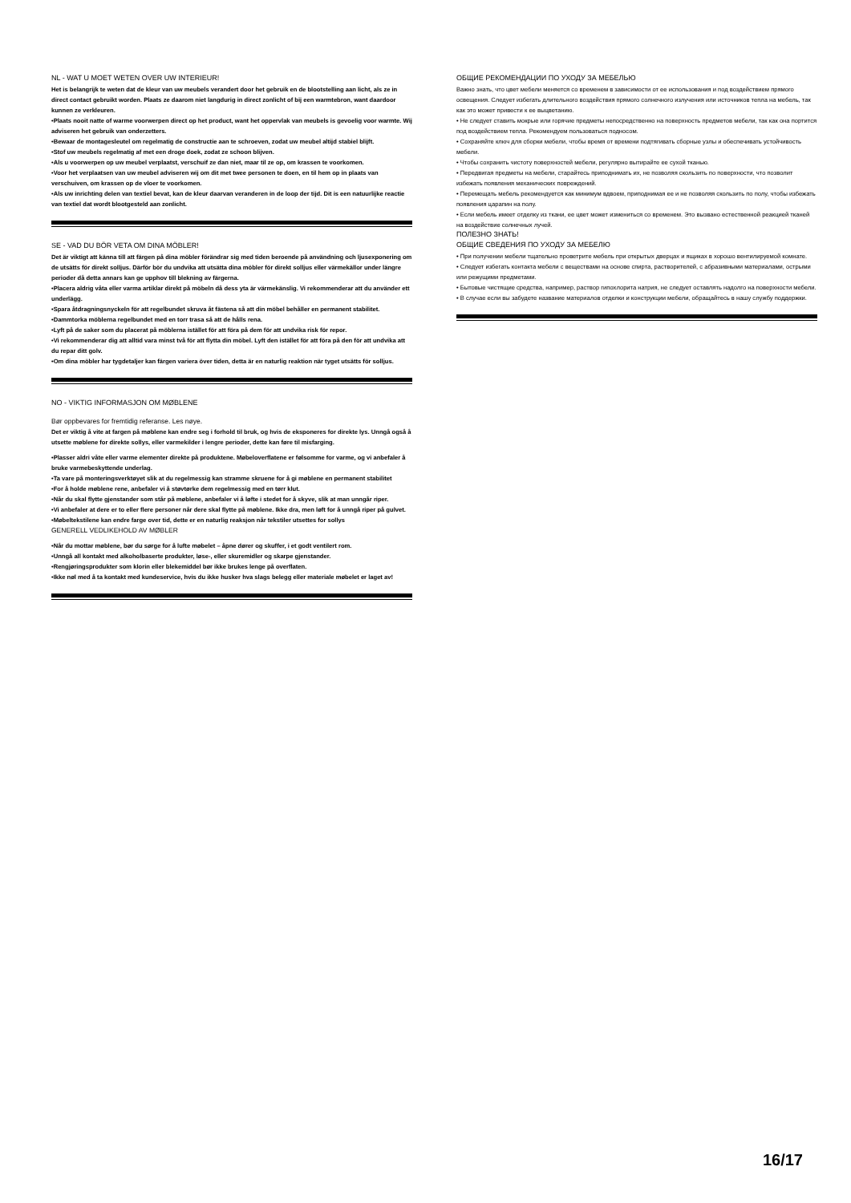NL - WAT U MOET WETEN OVER UW INTERIEUR!
Het is belangrijk te weten dat de kleur van uw meubels verandert door het gebruik en de blootstelling aan licht, als ze in direct contact gebruikt worden. Plaats ze daarom niet langdurig in direct zonlicht of bij een warmtebron, want daardoor kunnen ze verkleuren.
•Plaats nooit natte of warme voorwerpen direct op het product, want het oppervlak van meubels is gevoelig voor warmte. Wij adviseren het gebruik van onderzetters.
•Bewaar de montagesleutel om regelmatig de constructie aan te schroeven, zodat uw meubel altijd stabiel blijft.
•Stof uw meubels regelmatig af met een droge doek, zodat ze schoon blijven.
•Als u voorwerpen op uw meubel verplaatst, verschuif ze dan niet, maar til ze op, om krassen te voorkomen.
•Voor het verplaatsen van uw meubel adviseren wij om dit met twee personen te doen, en til hem op in plaats van verschuiven, om krassen op de vloer te voorkomen.
•Als uw inrichting delen van textiel bevat, kan de kleur daarvan veranderen in de loop der tijd. Dit is een natuurlijke reactie van textiel dat wordt blootgesteld aan zonlicht.
SE - VAD DU BÖR VETA OM DINA MÖBLER!
Det är viktigt att känna till att färgen på dina möbler förändrar sig med tiden beroende på användning och ljusexponering om de utsätts för direkt solljus. Därför bör du undvika att utsätta dina möbler för direkt solljus eller värmekällor under längre perioder då detta annars kan ge upphov till blekning av färgerna.
•Placera aldrig våta eller varma artiklar direkt på möbeln då dess yta är värmekänslig. Vi rekommenderar att du använder ett underlägg.
•Spara åtdragningsnyckeln för att regelbundet skruva åt fästena så att din möbel behåller en permanent stabilitet.
•Dammtorka möblerna regelbundet med en torr trasa så att de hålls rena.
•Lyft på de saker som du placerat på möblerna istället för att föra på dem för att undvika risk för repor.
•Vi rekommenderar dig att alltid vara minst två för att flytta din möbel. Lyft den istället för att föra på den för att undvika att du repar ditt golv.
•Om dina möbler har tygdetaljer kan färgen variera över tiden, detta är en naturlig reaktion när tyget utsätts för solljus.
NO - VIKTIG INFORMASJON OM MØBLENE
Bør oppbevares for fremtidig referanse. Les nøye.
Det er viktig å vite at fargen på møblene kan endre seg i forhold til bruk, og hvis de eksponeres for direkte lys. Unngå også å utsette møblene for direkte sollys, eller varmekilder i lengre perioder, dette kan føre til misfarging.
•Plasser aldri våte eller varme elementer direkte på produktene. Møbeloverflatene er følsomme for varme, og vi anbefaler å bruke varmebeskyttende underlag.
•Ta vare på monteringsverktøyet slik at du regelmessig kan stramme skruene for å gi møblene en permanent stabilitet
•For å holde møblene rene, anbefaler vi å støvtørke dem regelmessig med en tørr klut.
•Når du skal flytte gjenstander som står på møblene, anbefaler vi å løfte i stedet for å skyve, slik at man unngår riper.
•Vi anbefaler at dere er to eller flere personer når dere skal flytte på møblene. Ikke dra, men løft for å unngå riper på gulvet.
•Møbeltekstilene kan endre farge over tid, dette er en naturlig reaksjon når tekstiler utsettes for sollys
GENERELL VEDLIKEHOLD AV MØBLER
•Når du mottar møblene, bør du sørge for å lufte møbelet – åpne dører og skuffer, i et godt ventilert rom.
•Unngå all kontakt med alkoholbaserte produkter, løse-, eller skuremidler og skarpe gjenstander.
•Rengjøringsprodukter som klorin eller blekemiddel bør ikke brukes lenge på overflaten.
•Ikke nøl med å ta kontakt med kundeservice, hvis du ikke husker hva slags belegg eller materiale møbelet er laget av!
ОБЩИЕ РЕКОМЕНДАЦИИ ПО УХОДУ ЗА МЕБЕЛЬЮ
Важно знать, что цвет мебели меняется со временем в зависимости от ее использования и под воздействием прямого освещения. Следует избегать длительного воздействия прямого солнечного излучения или источников тепла на мебель, так как это может привести к ее выцветанию.
• Не следует ставить мокрые или горячие предметы непосредственно на поверхность предметов мебели, так как она портится под воздействием тепла. Рекомендуем пользоваться подносом.
• Сохраняйте ключ для сборки мебели, чтобы время от времени подтягивать сборные узлы и обеспечивать устойчивость мебели.
• Чтобы сохранить чистоту поверхностей мебели, регулярно вытирайте ее сухой тканью.
• Передвигая предметы на мебели, старайтесь приподнимать их, не позволяя скользить по поверхности, что позволит избежать появления механических повреждений.
• Перемещать мебель рекомендуется как минимум вдвоем, приподнимая ее и не позволяя скользить по полу, чтобы избежать появления царапин на полу.
• Если мебель имеет отделку из ткани, ее цвет может измениться со временем. Это вызвано естественной реакцией тканей на воздействие солнечных лучей.
ПОЛЕЗНО ЗНАТЬ!
ОБЩИЕ СВЕДЕНИЯ ПО УХОДУ ЗА МЕБЕЛЮ
• При получении мебели тщательно проветрите мебель при открытых дверцах и ящиках в хорошо вентилируемой комнате.
• Следует избегать контакта мебели с веществами на основе спирта, растворителей, с абразивными материалами, острыми или режущими предметами.
• Бытовые чистящие средства, например, раствор гипохлорита натрия, не следует оставлять надолго на поверхности мебели.
• В случае если вы забудете название материалов отделки и конструкции мебели, обращайтесь в нашу службу поддержки.
16/17